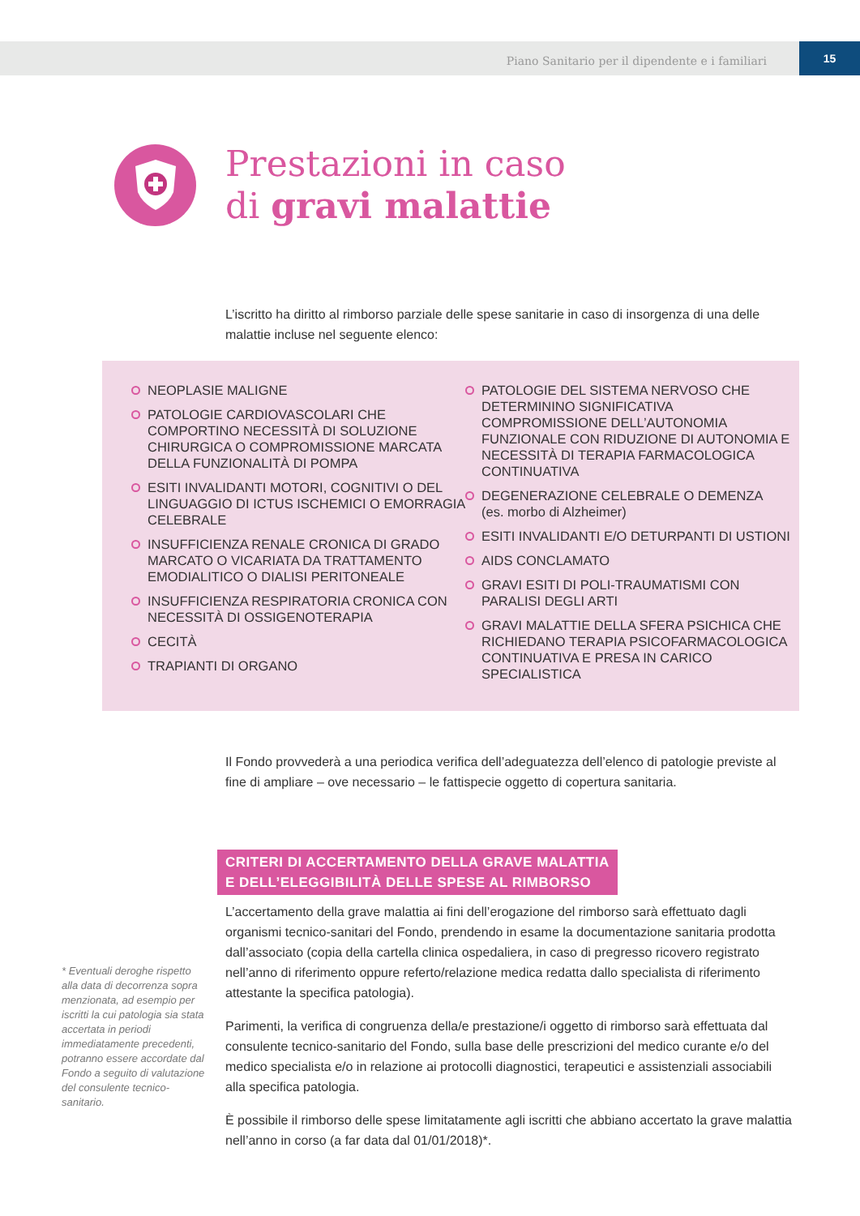Piano Sanitario per il dipendente e i familiari 15
Prestazioni in caso
di gravi malattie
L’iscritto ha diritto al rimborso parziale delle spese sanitarie in caso di insorgenza di una delle malattie incluse nel seguente elenco:
NEOPLASIE MALIGNE
PATOLOGIE CARDIOVASCOLARI CHE COMPORTINO NECESSITÀ DI SOLUZIONE CHIRURGICA O COMPROMISSIONE MARCATA DELLA FUNZIONALITÀ DI POMPA
ESITI INVALIDANTI MOTORI, COGNITIVI O DEL LINGUAGGIO DI ICTUS ISCHEMICI O EMORRAGIA CELEBRALE
INSUFFICIENZA RENALE CRONICA DI GRADO MARCATO O VICARIATA DA TRATTAMENTO EMODIALITICO O DIALISI PERITONEALE
INSUFFICIENZA RESPIRATORIA CRONICA CON NECESSITÀ DI OSSIGENOTERAPIA
CECITÀ
TRAPIANTI DI ORGANO
PATOLOGIE DEL SISTEMA NERVOSO CHE DETERMININO SIGNIFICATIVA COMPROMISSIONE DELL’AUTONOMIA FUNZIONALE CON RIDUZIONE DI AUTONOMIA E NECESSITÀ DI TERAPIA FARMACOLOGICA CONTINUATIVA
DEGENERAZIONE CELEBRALE O DEMENZA
(es. morbo di Alzheimer)
ESITI INVALIDANTI E/O DETURPANTI DI USTIONI
AIDS CONCLAMATO
GRAVI ESITI DI POLI-TRAUMATISMI CON PARALISI DEGLI ARTI
GRAVI MALATTIE DELLA SFERA PSICHICA CHE RICHIEDANO TERAPIA PSICOFARMACOLOGICA CONTINUATIVA E PRESA IN CARICO SPECIALISTICA
Il Fondo provvederà a una periodica verifica dell’adeguatezza dell’elenco di patologie previste al fine di ampliare – ove necessario – le fattispecie oggetto di copertura sanitaria.
CRITERI DI ACCERTAMENTO DELLA GRAVE MALATTIA
E DELL’ELEGGIBILITÀ DELLE SPESE AL RIMBORSO
* Eventuali deroghe rispetto alla data di decorrenza sopra menzionata, ad esempio per iscritti la cui patologia sia stata accertata in periodi immediatamente precedenti, potranno essere accordate dal Fondo a seguito di valutazione del consulente tecnico-sanitario.
L’accertamento della grave malattia ai fini dell’erogazione del rimborso sarà effettuato dagli organismi tecnico-sanitari del Fondo, prendendo in esame la documentazione sanitaria prodotta dall’associato (copia della cartella clinica ospedaliera, in caso di pregresso ricovero registrato nell’anno di riferimento oppure referto/relazione medica redatta dallo specialista di riferimento attestante la specifica patologia).
Parimenti, la verifica di congruenza della/e prestazione/i oggetto di rimborso sarà effettuata dal consulente tecnico-sanitario del Fondo, sulla base delle prescrizioni del medico curante e/o del medico specialista e/o in relazione ai protocolli diagnostici, terapeutici e assistenziali associabili alla specifica patologia.
È possibile il rimborso delle spese limitatamente agli iscritti che abbiano accertato la grave malattia nell’anno in corso (a far data dal 01/01/2018)*.